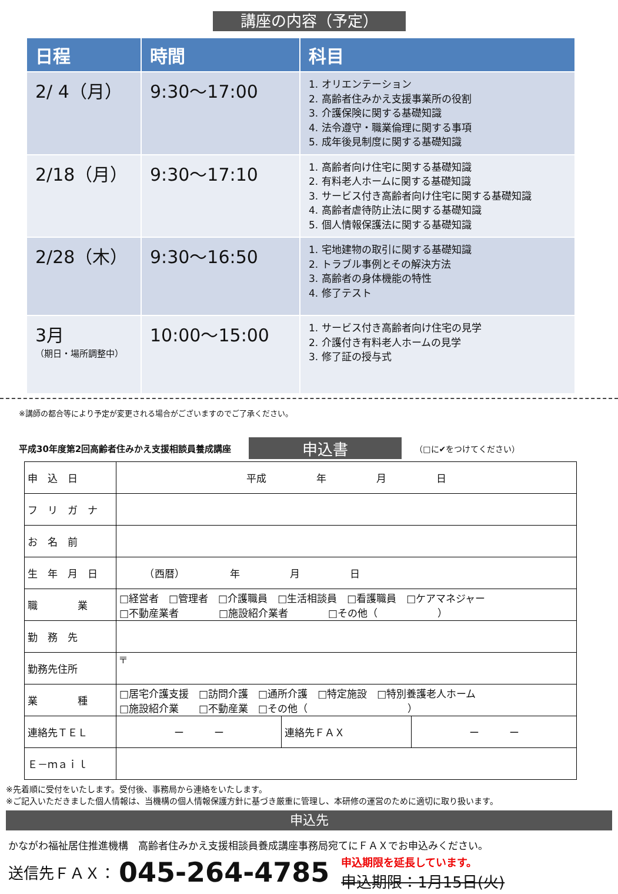講座の内容（予定）
| 日程 | 時間 | 科目 |
| --- | --- | --- |
| 2/ 4（月） | 9:30〜17:00 | 1. オリエンテーション 2. 高齢者住みかえ支援事業所の役割 3. 介護保険に関する基礎知識 4. 法令遵守・職業倫理に関する事項 5. 成年後見制度に関する基礎知識 |
| 2/18（月） | 9:30〜17:10 | 1. 高齢者向け住宅に関する基礎知識 2. 有料老人ホームに関する基礎知識 3. サービス付き高齢者向け住宅に関する基礎知識 4. 高齢者虐待防止法に関する基礎知識 5. 個人情報保護法に関する基礎知識 |
| 2/28（木） | 9:30〜16:50 | 1. 宅地建物の取引に関する基礎知識 2. トラブル事例とその解決方法 3. 高齢者の身体機能の特性 4. 修了テスト |
| 3月 （期日・場所調整中） | 10:00〜15:00 | 1. サービス付き高齢者向け住宅の見学 2. 介護付き有料老人ホームの見学 3. 修了証の授与式 |
※講師の都合等により予定が変更される場合がございますのでご了承ください。
平成30年度第2回高齢者住みかえ支援相談員養成講座 申込書 （□に✔をつけてください）
| 申 込 日 | 平成 年 月 日 | | |
| フ リ ガ ナ | | | |
| お 名 前 | | | |
| 生 年 月 日 | （西暦） 年 月 日 | | |
| 職 業 | □経営者 □管理者 □介護職員 □生活相談員 □看護職員 □ケアマネジャー □不動産業者 □施設紹介業者 □その他（ ） | | |
| 勤 務 先 | | | |
| 勤務先住所 | 〒 | | |
| 業 種 | □居宅介護支援 □訪問介護 □通所介護 □特定施設 □特別養護老人ホーム □施設紹介業 □不動産業 □その他（ ） | | |
| 連絡先ＴＥＬ | ー ー | 連絡先ＦＡＸ | ー ー |
| Ｅ－ｍａｉｌ | | | |
※先着順に受付をいたします。受付後、事務局から連絡をいたします。
※ご記入いただきました個人情報は、当機構の個人情報保護方針に基づき厳重に管理し、本研修の運営のために適切に取り扱います。
申込先
かながわ福祉居住推進機構　高齢者住みかえ支援相談員養成講座事務局宛てにＦＡＸでお申込みください。
送信先ＦＡＸ： 045-264-4785 申込期限を延長しています。
申込期限：1月15日(火)